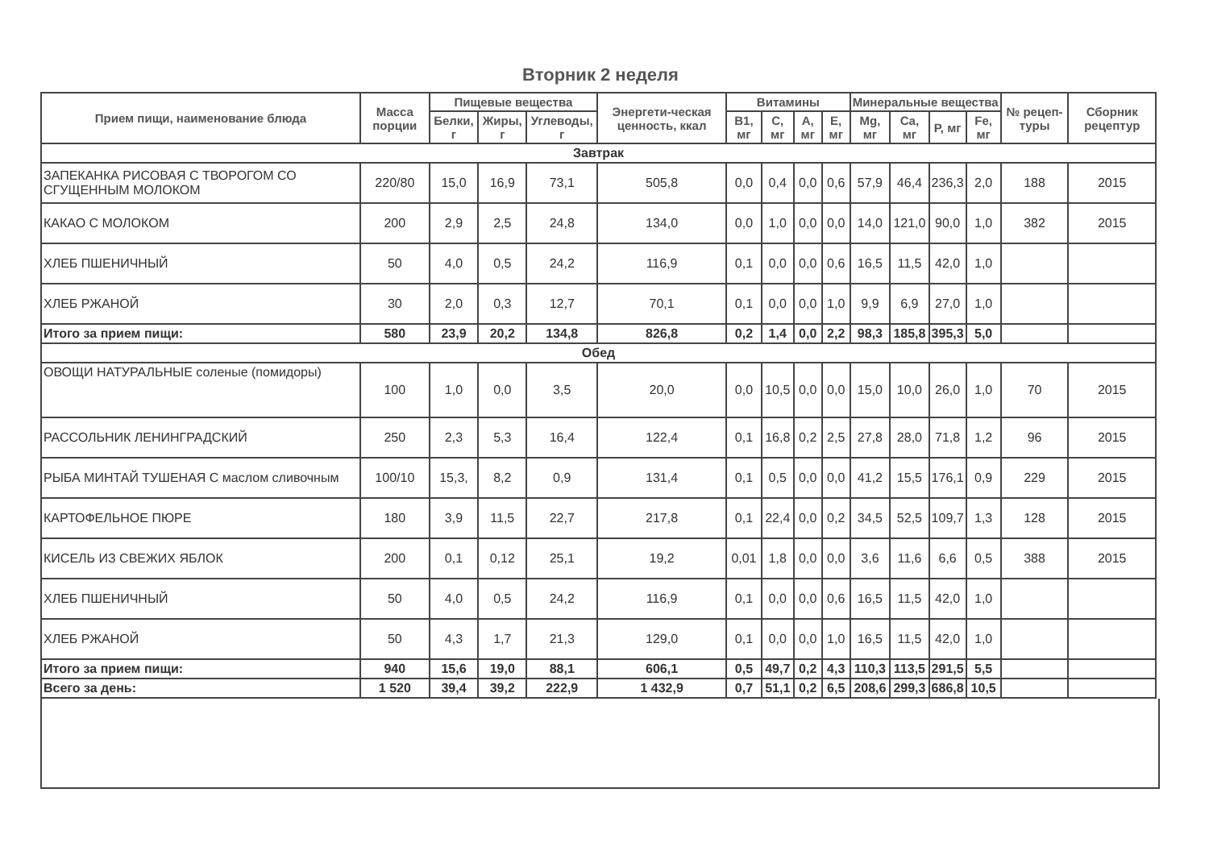Вторник 2 неделя
| Прием пищи, наименование блюда | Масса порции | Пищевые вещества | | | Энергети-ческая ценность, ккал | Витамины | | | | Минеральные вещества | | | | № рецеп-туры | Сборник рецептур |
| --- | --- | --- | --- | --- | --- | --- | --- | --- | --- | --- | --- | --- | --- | --- | --- |
| | | Белки, г | Жиры, г | Углеводы, г | | B1, мг | C, мг | A, мг | E, мг | Mg, мг | Ca, мг | P, мг | Fe, мг | | |
| Завтрак | | | | | | | | | | | | | | | |
| ЗАПЕКАНКА РИСОВАЯ С ТВОРОГОМ СО СГУЩЕННЫМ МОЛОКОМ | 220/80 | 15,0 | 16,9 | 73,1 | 505,8 | 0,0 | 0,4 | 0,0 | 0,6 | 57,9 | 46,4 | 236,3 | 2,0 | 188 | 2015 |
| КАКАО С МОЛОКОМ | 200 | 2,9 | 2,5 | 24,8 | 134,0 | 0,0 | 1,0 | 0,0 | 0,0 | 14,0 | 121,0 | 90,0 | 1,0 | 382 | 2015 |
| ХЛЕБ ПШЕНИЧНЫЙ | 50 | 4,0 | 0,5 | 24,2 | 116,9 | 0,1 | 0,0 | 0,0 | 0,6 | 16,5 | 11,5 | 42,0 | 1,0 | | |
| ХЛЕБ РЖАНОЙ | 30 | 2,0 | 0,3 | 12,7 | 70,1 | 0,1 | 0,0 | 0,0 | 1,0 | 9,9 | 6,9 | 27,0 | 1,0 | | |
| Итого за прием пищи: | 580 | 23,9 | 20,2 | 134,8 | 826,8 | 0,2 | 1,4 | 0,0 | 2,2 | 98,3 | 185,8 | 395,3 | 5,0 | | |
| Обед | | | | | | | | | | | | | | | |
| ОВОЩИ НАТУРАЛЬНЫЕ соленые (помидоры) | 100 | 1,0 | 0,0 | 3,5 | 20,0 | 0,0 | 10,5 | 0,0 | 0,0 | 15,0 | 10,0 | 26,0 | 1,0 | 70 | 2015 |
| РАССОЛЬНИК ЛЕНИНГРАДСКИЙ | 250 | 2,3 | 5,3 | 16,4 | 122,4 | 0,1 | 16,8 | 0,2 | 2,5 | 27,8 | 28,0 | 71,8 | 1,2 | 96 | 2015 |
| РЫБА МИНТАЙ ТУШЕНАЯ С маслом сливочным | 100/10 | 15,3, | 8,2 | 0,9 | 131,4 | 0,1 | 0,5 | 0,0 | 0,0 | 41,2 | 15,5 | 176,1 | 0,9 | 229 | 2015 |
| КАРТОФЕЛЬНОЕ ПЮРЕ | 180 | 3,9 | 11,5 | 22,7 | 217,8 | 0,1 | 22,4 | 0,0 | 0,2 | 34,5 | 52,5 | 109,7 | 1,3 | 128 | 2015 |
| КИСЕЛЬ ИЗ СВЕЖИХ ЯБЛОК | 200 | 0,1 | 0,12 | 25,1 | 19,2 | 0,01 | 1,8 | 0,0 | 0,0 | 3,6 | 11,6 | 6,6 | 0,5 | 388 | 2015 |
| ХЛЕБ ПШЕНИЧНЫЙ | 50 | 4,0 | 0,5 | 24,2 | 116,9 | 0,1 | 0,0 | 0,0 | 0,6 | 16,5 | 11,5 | 42,0 | 1,0 | | |
| ХЛЕБ РЖАНОЙ | 50 | 4,3 | 1,7 | 21,3 | 129,0 | 0,1 | 0,0 | 0,0 | 1,0 | 16,5 | 11,5 | 42,0 | 1,0 | | |
| Итого за прием пищи: | 940 | 15,6 | 19,0 | 88,1 | 606,1 | 0,5 | 49,7 | 0,2 | 4,3 | 110,3 | 113,5 | 291,5 | 5,5 | | |
| Всего за день: | 1 520 | 39,4 | 39,2 | 222,9 | 1 432,9 | 0,7 | 51,1 | 0,2 | 6,5 | 208,6 | 299,3 | 686,8 | 10,5 | | |